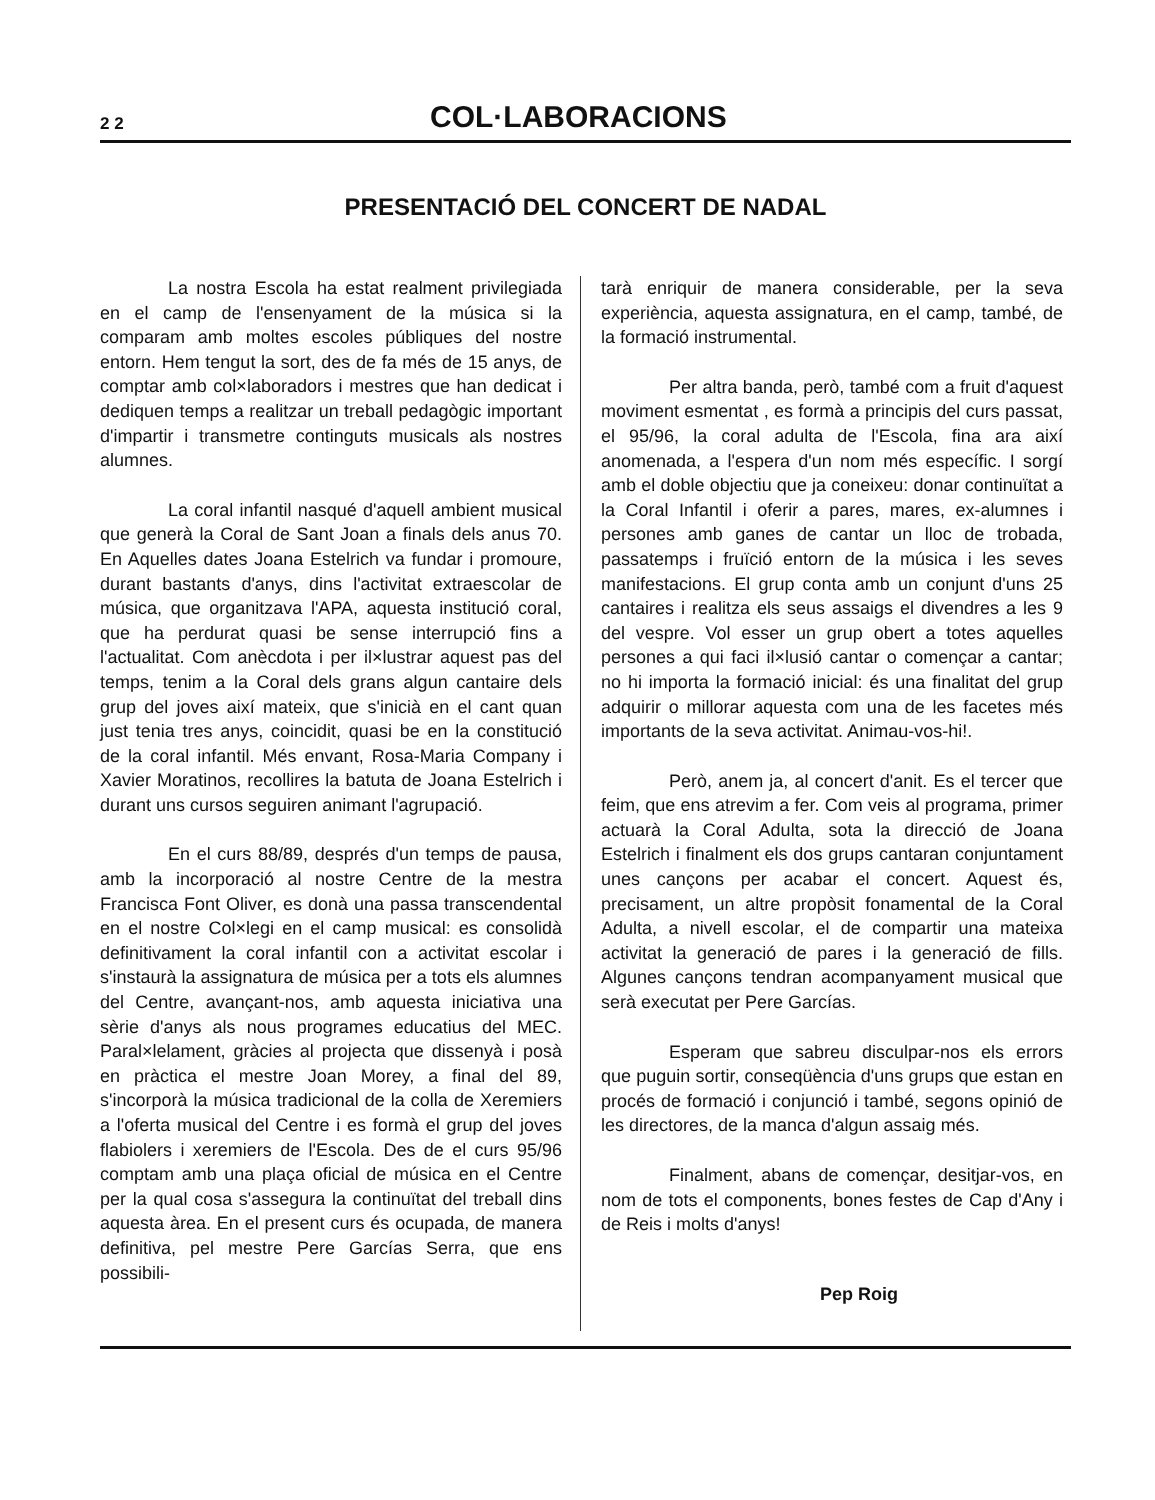2 2 COL·LABORACIONS
PRESENTACIÓ DEL CONCERT DE NADAL
La nostra Escola ha estat realment privilegiada en el camp de l'ensenyament de la música si la comparam amb moltes escoles públiques del nostre entorn. Hem tengut la sort, des de fa més de 15 anys, de comptar amb col×laboradors i mestres que han dedicat i dediquen temps a realitzar un treball pedagògic important d'impartir i transmetre continguts musicals als nostres alumnes.
La coral infantil nasqué d'aquell ambient musical que generà la Coral de Sant Joan a finals dels anus 70. En Aquelles dates Joana Estelrich va fundar i promoure, durant bastants d'anys, dins l'activitat extraescolar de música, que organitzava l'APA, aquesta institució coral, que ha perdurat quasi be sense interrupció fins a l'actualitat. Com anècdota i per il×lustrar aquest pas del temps, tenim a la Coral dels grans algun cantaire dels grup del joves així mateix, que s'inicià en el cant quan just tenia tres anys, coincidit, quasi be en la constitució de la coral infantil. Més envant, Rosa-Maria Company i Xavier Moratinos, recollires la batuta de Joana Estelrich i durant uns cursos seguiren animant l'agrupació.
En el curs 88/89, després d'un temps de pausa, amb la incorporació al nostre Centre de la mestra Francisca Font Oliver, es donà una passa transcendental en el nostre Col×legi en el camp musical: es consolidà definitivament la coral infantil con a activitat escolar i s'instaurà la assignatura de música per a tots els alumnes del Centre, avançant-nos, amb aquesta iniciativa una sèrie d'anys als nous programes educatius del MEC. Paral×lelament, gràcies al projecta que dissenyà i posà en pràctica el mestre Joan Morey, a final del 89, s'incorporà la música tradicional de la colla de Xeremiers a l'oferta musical del Centre i es formà el grup del joves flabiolers i xeremiers de l'Escola. Des de el curs 95/96 comptam amb una plaça oficial de música en el Centre per la qual cosa s'assegura la continuïtat del treball dins aquesta àrea. En el present curs és ocupada, de manera definitiva, pel mestre Pere Garcías Serra, que ens possibili-
tarà enriquir de manera considerable, per la seva experiència, aquesta assignatura, en el camp, també, de la formació instrumental.
Per altra banda, però, també com a fruit d'aquest moviment esmentat , es formà a principis del curs passat, el 95/96, la coral adulta de l'Escola, fina ara així anomenada, a l'espera d'un nom més específic. I sorgí amb el doble objectiu que ja coneixeu: donar continuïtat a la Coral Infantil i oferir a pares, mares, ex-alumnes i persones amb ganes de cantar un lloc de trobada, passatemps i fruïció entorn de la música i les seves manifestacions. El grup conta amb un conjunt d'uns 25 cantaires i realitza els seus assaigs el divendres a les 9 del vespre. Vol esser un grup obert a totes aquelles persones a qui faci il×lusió cantar o començar a cantar; no hi importa la formació inicial: és una finalitat del grup adquirir o millorar aquesta com una de les facetes més importants de la seva activitat. Animau-vos-hi!.
Però, anem ja, al concert d'anit. Es el tercer que feim, que ens atrevim a fer. Com veis al programa, primer actuarà la Coral Adulta, sota la direcció de Joana Estelrich i finalment els dos grups cantaran conjuntament unes cançons per acabar el concert. Aquest és, precisament, un altre propòsit fonamental de la Coral Adulta, a nivell escolar, el de compartir una mateixa activitat la generació de pares i la generació de fills. Algunes cançons tendran acompanyament musical que serà executat per Pere Garcías.
Esperam que sabreu disculpar-nos els errors que puguin sortir, conseqüència d'uns grups que estan en procés de formació i conjunció i també, segons opinió de les directores, de la manca d'algun assaig més.
Finalment, abans de començar, desitjar-vos, en nom de tots el components, bones festes de Cap d'Any i de Reis i molts d'anys!
Pep Roig